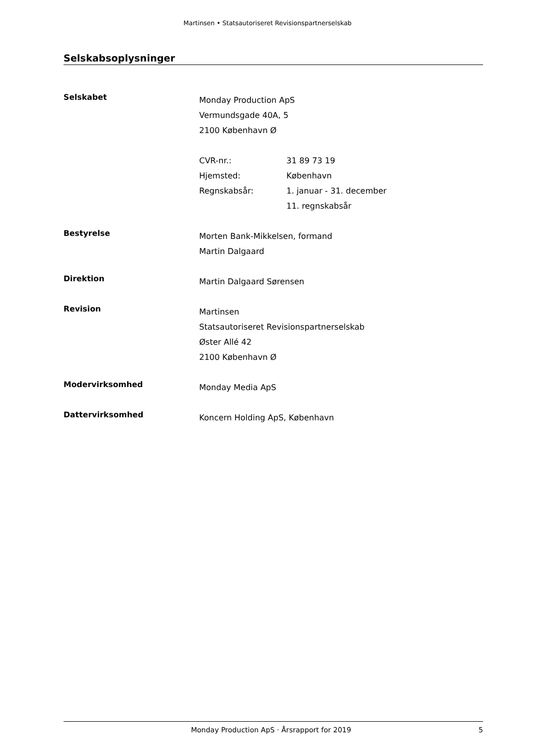Martinsen • Statsautoriseret Revisionspartnerselskab
Selskabsoplysninger
Selskabet
Monday Production ApS
Vermundsgade 40A, 5
2100 København Ø
CVR-nr.: 31 89 73 19
Hjemsted: København
Regnskabsår: 1. januar - 31. december
11. regnskabsår
Bestyrelse
Morten Bank-Mikkelsen, formand
Martin Dalgaard
Direktion
Martin Dalgaard Sørensen
Revision
Martinsen
Statsautoriseret Revisionspartnerselskab
Øster Allé 42
2100 København Ø
Modervirksomhed
Monday Media ApS
Dattervirksomhed
Koncern Holding ApS, København
Monday Production ApS · Årsrapport for 2019 5